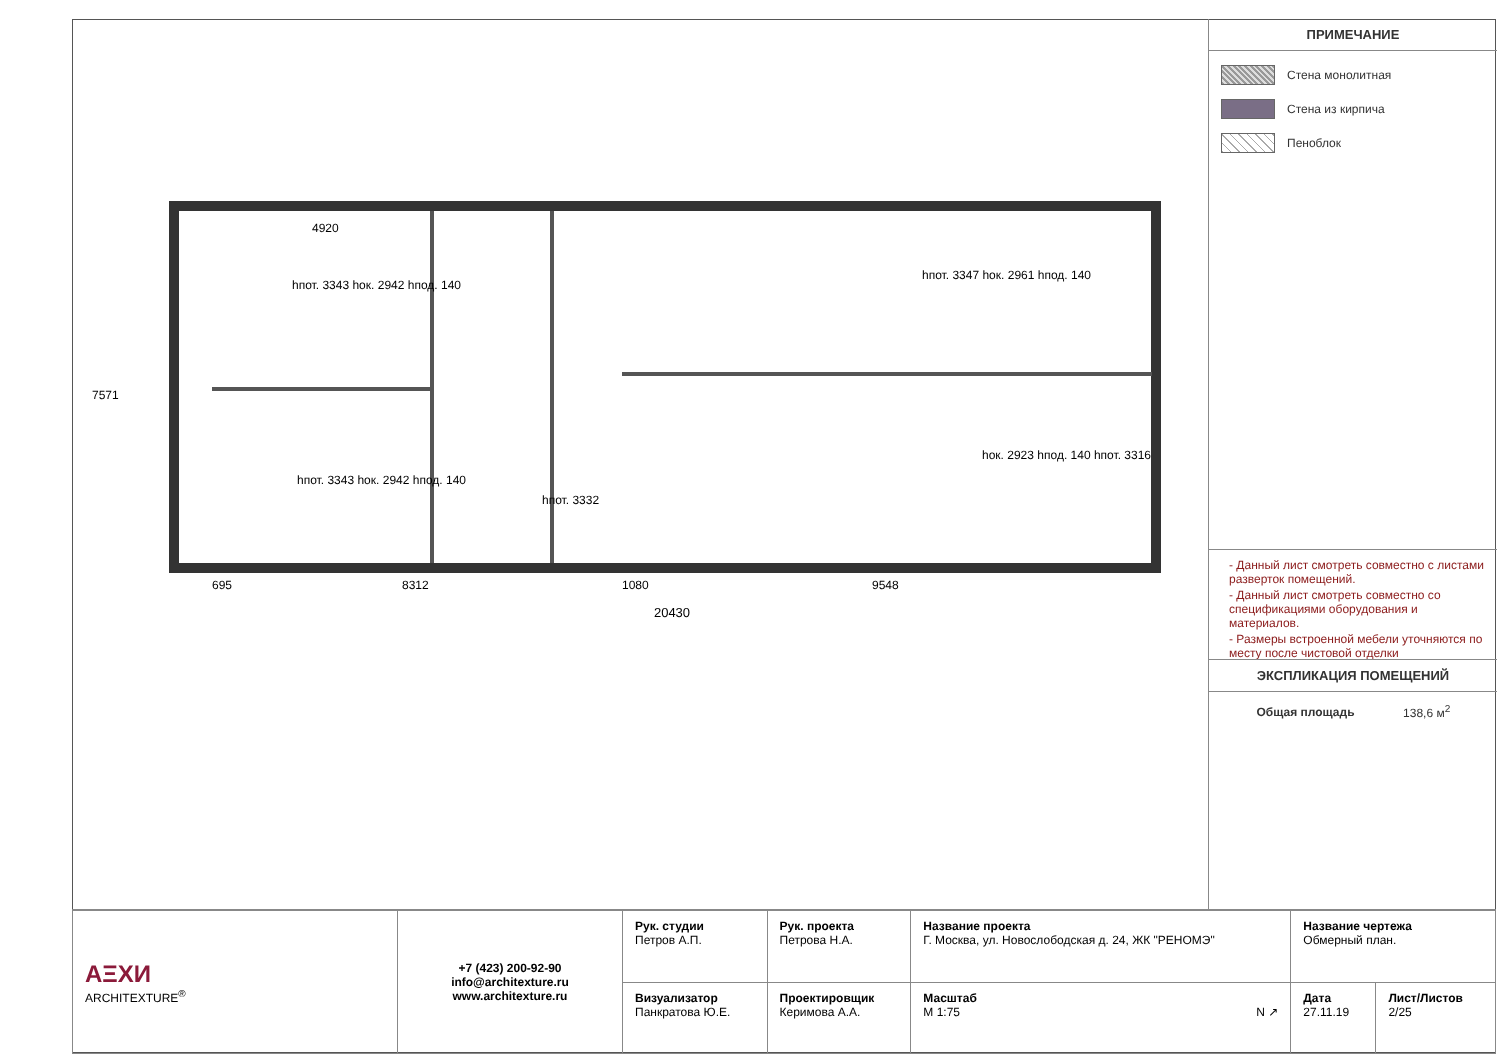20430
4920
hпот. 3343 hок. 2942 hпод. 140
hпот. 3343 hок. 2942 hпод. 140
hпот. 3332
hпот. 3347 hок. 2961 hпод. 140
hок. 2923 hпод. 140 hпот. 3316
695
8312
1080
9548
7571
ПРИМЕЧАНИЕ
Стена монолитная
Стена из кирпича
Пеноблок
- Данный лист смотреть совместно с листами разверток помещений.
- Данный лист смотреть совместно со спецификациями оборудования и материалов.
- Размеры встроенной мебели уточняются по месту после чистовой отделки
ЭКСПЛИКАЦИЯ ПОМЕЩЕНИЙ
| Общая площадь | 138,6 м<sup>2</sup> |
| AΞXИ ARCHITEXTURE<sup>®</sup> | +7 (423) 200-92-90 info@architexture.ru www.architexture.ru | Рук. студии Петров А.П. | Рук. проекта Петрова Н.А. | Название проекта Г. Москва, ул. Новослободская д. 24, ЖК "РЕНОМЭ" | Название чертежа Обмерный план. | |
| | | Визуализатор Панкратова Ю.Е. | Проектировщик Керимова А.А. | Масштаб М 1:75 N ↗ | Дата 27.11.19 | Лист/Листов 2/25 |